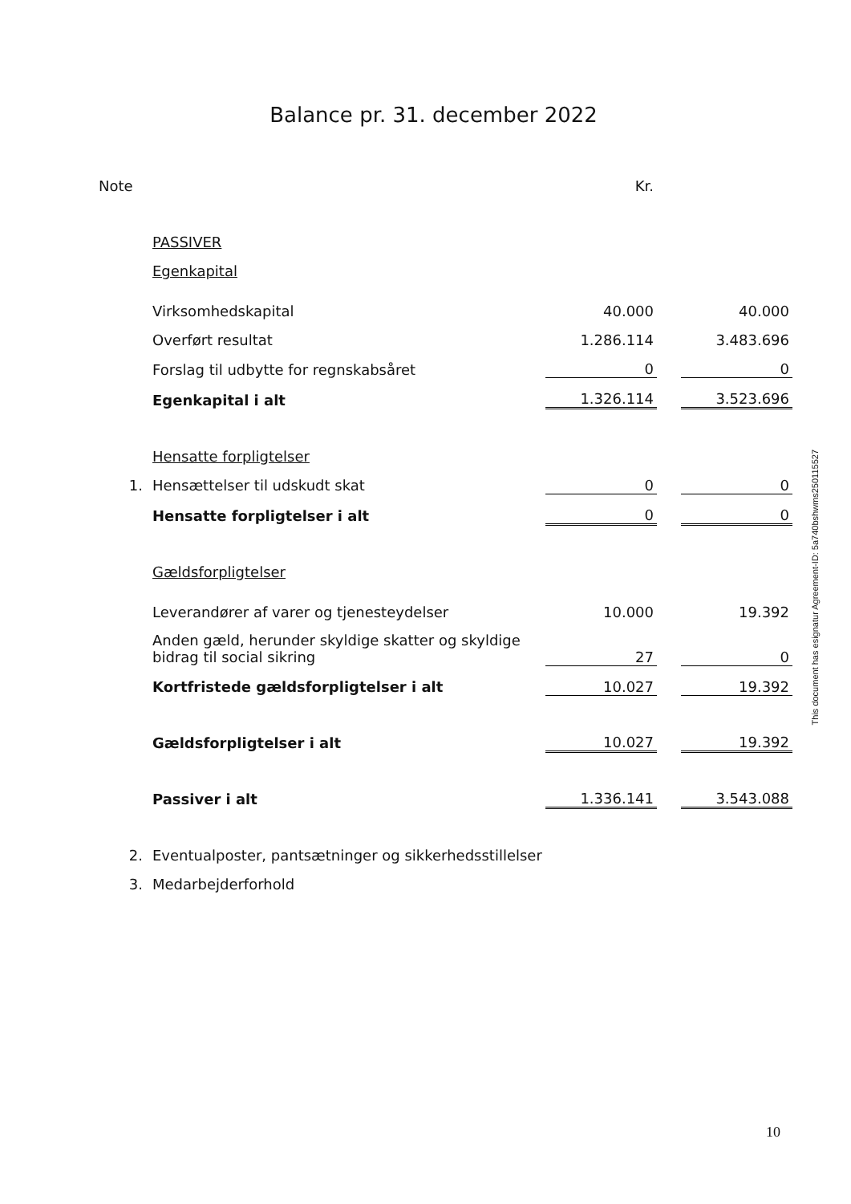Balance pr. 31. december 2022
| Note | | Kr. | | |
| | PASSIVER | | | |
| | Egenkapital | | | |
| | Virksomhedskapital | 40.000 | | 40.000 |
| | Overført resultat | 1.286.114 | | 3.483.696 |
| | Forslag til udbytte for regnskabsåret | 0 | | 0 |
| | Egenkapital i alt | 1.326.114 | | 3.523.696 |
| | Hensatte forpligtelser | | | |
| 1. | Hensættelser til udskudt skat | 0 | | 0 |
| | Hensatte forpligtelser i alt | 0 | | 0 |
| | Gældsforpligtelser | | | |
| | Leverandører af varer og tjenesteydelser | 10.000 | | 19.392 |
| | Anden gæld, herunder skyldige skatter og skyldige bidrag til social sikring | 27 | | 0 |
| | Kortfristede gældsforpligtelser i alt | 10.027 | | 19.392 |
| | Gældsforpligtelser i alt | 10.027 | | 19.392 |
| | Passiver i alt | 1.336.141 | | 3.543.088 |
| 2. | Eventualposter, pantsætninger og sikkerhedsstillelser | | | |
| 3. | Medarbejderforhold | | | |
This document has esignatur Agreement-ID: 5a740bshwms250115527
10